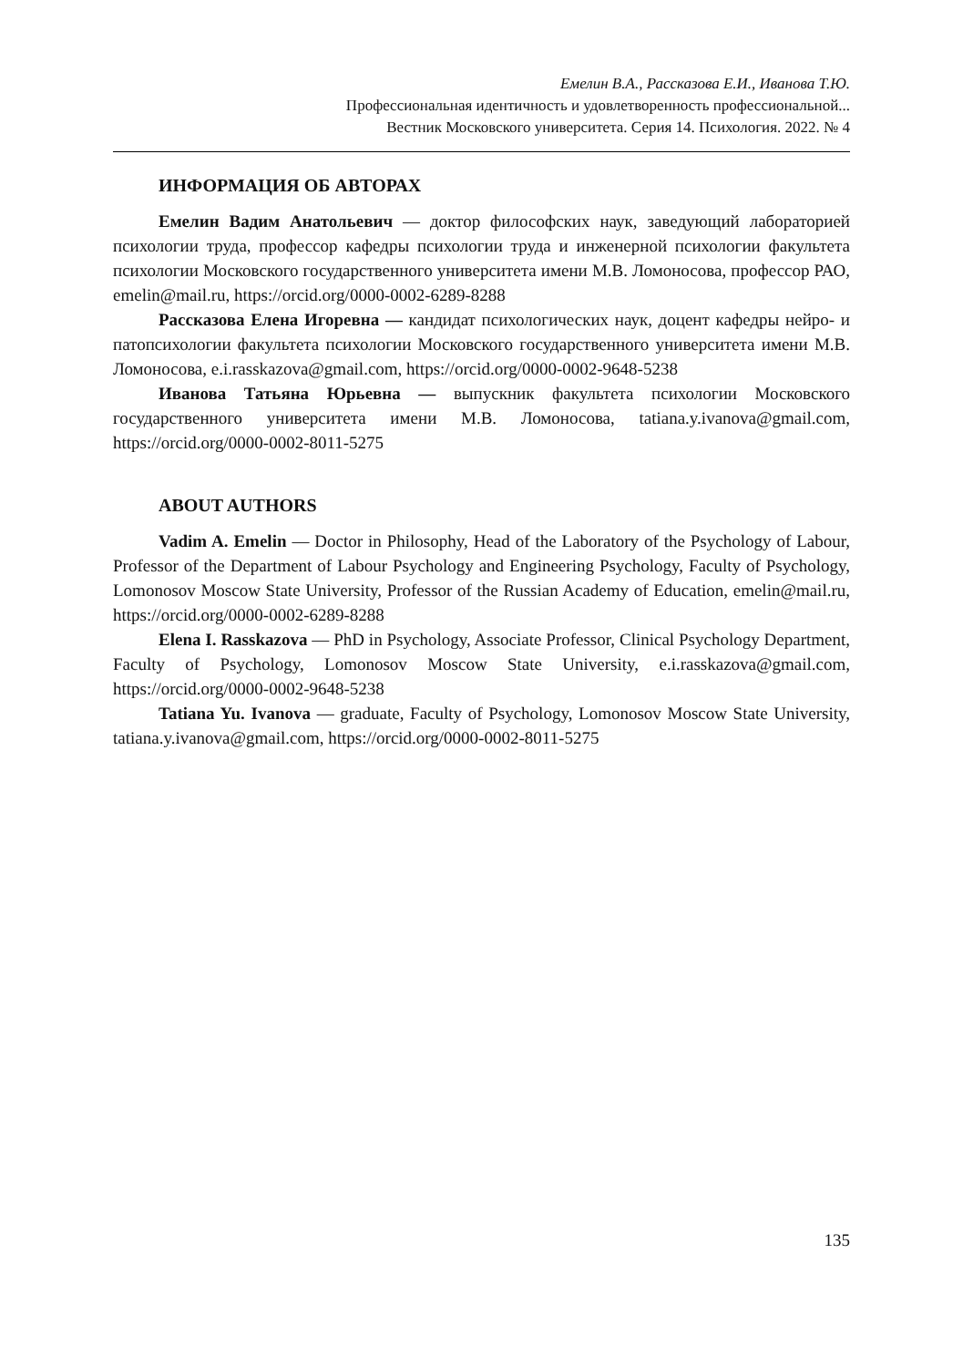Емелин В.А., Рассказова Е.И., Иванова Т.Ю.
Профессиональная идентичность и удовлетворенность профессиональной...
Вестник Московского университета. Серия 14. Психология. 2022. № 4
ИНФОРМАЦИЯ ОБ АВТОРАХ
Емелин Вадим Анатольевич — доктор философских наук, заведующий лабораторией психологии труда, профессор кафедры психологии труда и инженерной психологии факультета психологии Московского государственного университета имени М.В. Ломоносова, профессор РАО, emelin@mail.ru, https://orcid.org/0000-0002-6289-8288
Рассказова Елена Игоревна — кандидат психологических наук, доцент кафедры нейро- и патопсихологии факультета психологии Московского государственного университета имени М.В. Ломоносова, e.i.rasskazova@gmail.com, https://orcid.org/0000-0002-9648-5238
Иванова Татьяна Юрьевна — выпускник факультета психологии Московского государственного университета имени М.В. Ломоносова, tatiana.y.ivanova@gmail.com, https://orcid.org/0000-0002-8011-5275
ABOUT AUTHORS
Vadim A. Emelin — Doctor in Philosophy, Head of the Laboratory of the Psychology of Labour, Professor of the Department of Labour Psychology and Engineering Psychology, Faculty of Psychology, Lomonosov Moscow State University, Professor of the Russian Academy of Education, emelin@mail.ru, https://orcid.org/0000-0002-6289-8288
Elena I. Rasskazova — PhD in Psychology, Associate Professor, Clinical Psychology Department, Faculty of Psychology, Lomonosov Moscow State University, e.i.rasskazova@gmail.com, https://orcid.org/0000-0002-9648-5238
Tatiana Yu. Ivanova — graduate, Faculty of Psychology, Lomonosov Moscow State University, tatiana.y.ivanova@gmail.com, https://orcid.org/0000-0002-8011-5275
135